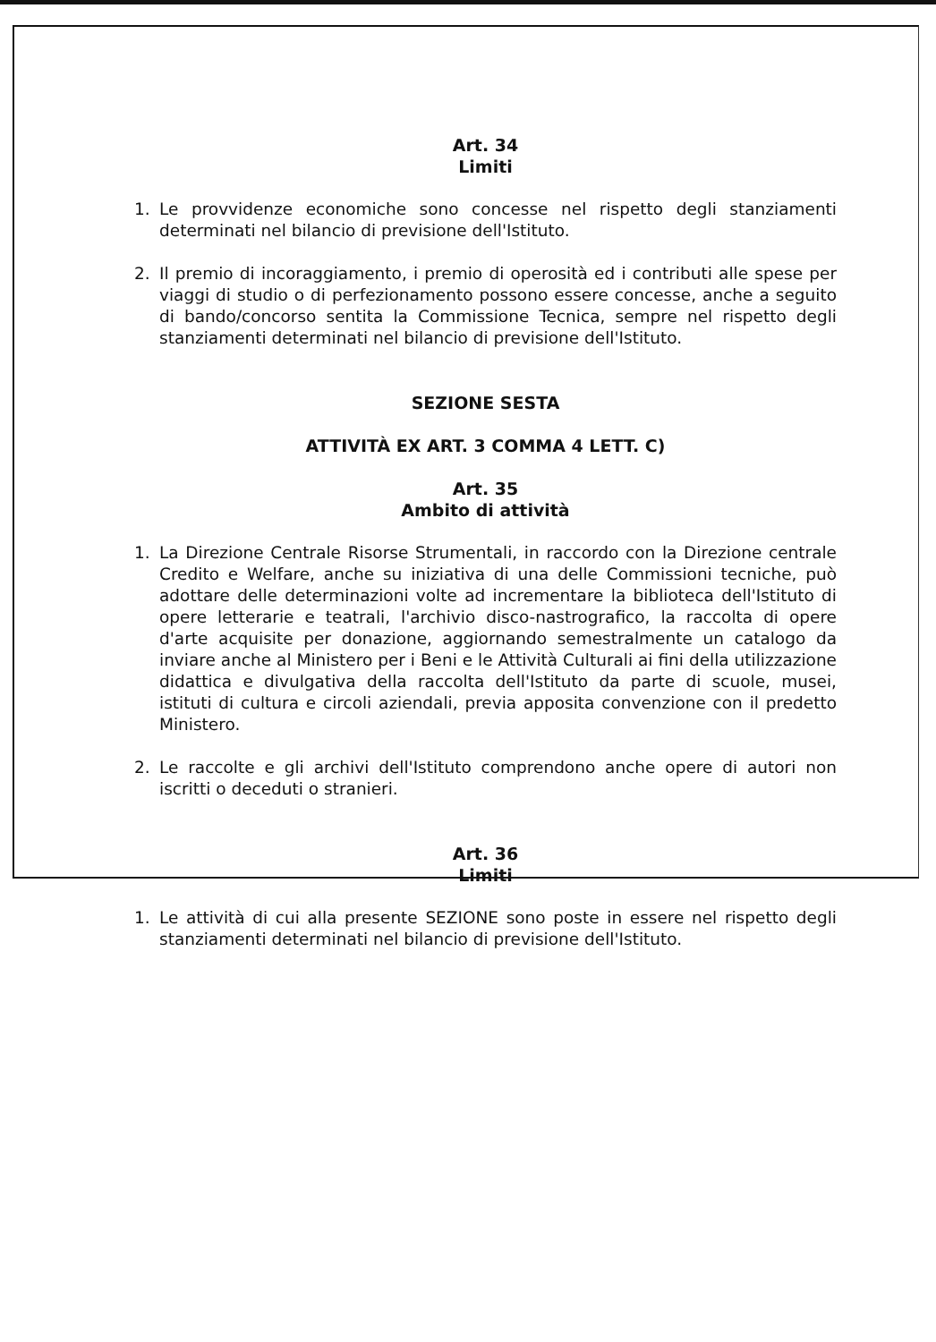Art. 34
Limiti
1. Le provvidenze economiche sono concesse nel rispetto degli stanziamenti determinati nel bilancio di previsione dell'Istituto.
2. Il premio di incoraggiamento, i premio di operosità ed i contributi alle spese per viaggi di studio o di perfezionamento possono essere concesse, anche a seguito di bando/concorso sentita la Commissione Tecnica, sempre nel rispetto degli stanziamenti determinati nel bilancio di previsione dell'Istituto.
SEZIONE SESTA
ATTIVITÀ EX ART. 3 COMMA 4 LETT. C)
Art. 35
Ambito di attività
1. La Direzione Centrale Risorse Strumentali, in raccordo con la Direzione centrale Credito e Welfare, anche su iniziativa di una delle Commissioni tecniche, può adottare delle determinazioni volte ad incrementare la biblioteca dell'Istituto di opere letterarie e teatrali, l'archivio disco-nastrografico, la raccolta di opere d'arte acquisite per donazione, aggiornando semestralmente un catalogo da inviare anche al Ministero per i Beni e le Attività Culturali ai fini della utilizzazione didattica e divulgativa della raccolta dell'Istituto da parte di scuole, musei, istituti di cultura e circoli aziendali, previa apposita convenzione con il predetto Ministero.
2. Le raccolte e gli archivi dell'Istituto comprendono anche opere di autori non iscritti o deceduti o stranieri.
Art. 36
Limiti
1. Le attività di cui alla presente SEZIONE sono poste in essere nel rispetto degli stanziamenti determinati nel bilancio di previsione dell'Istituto.